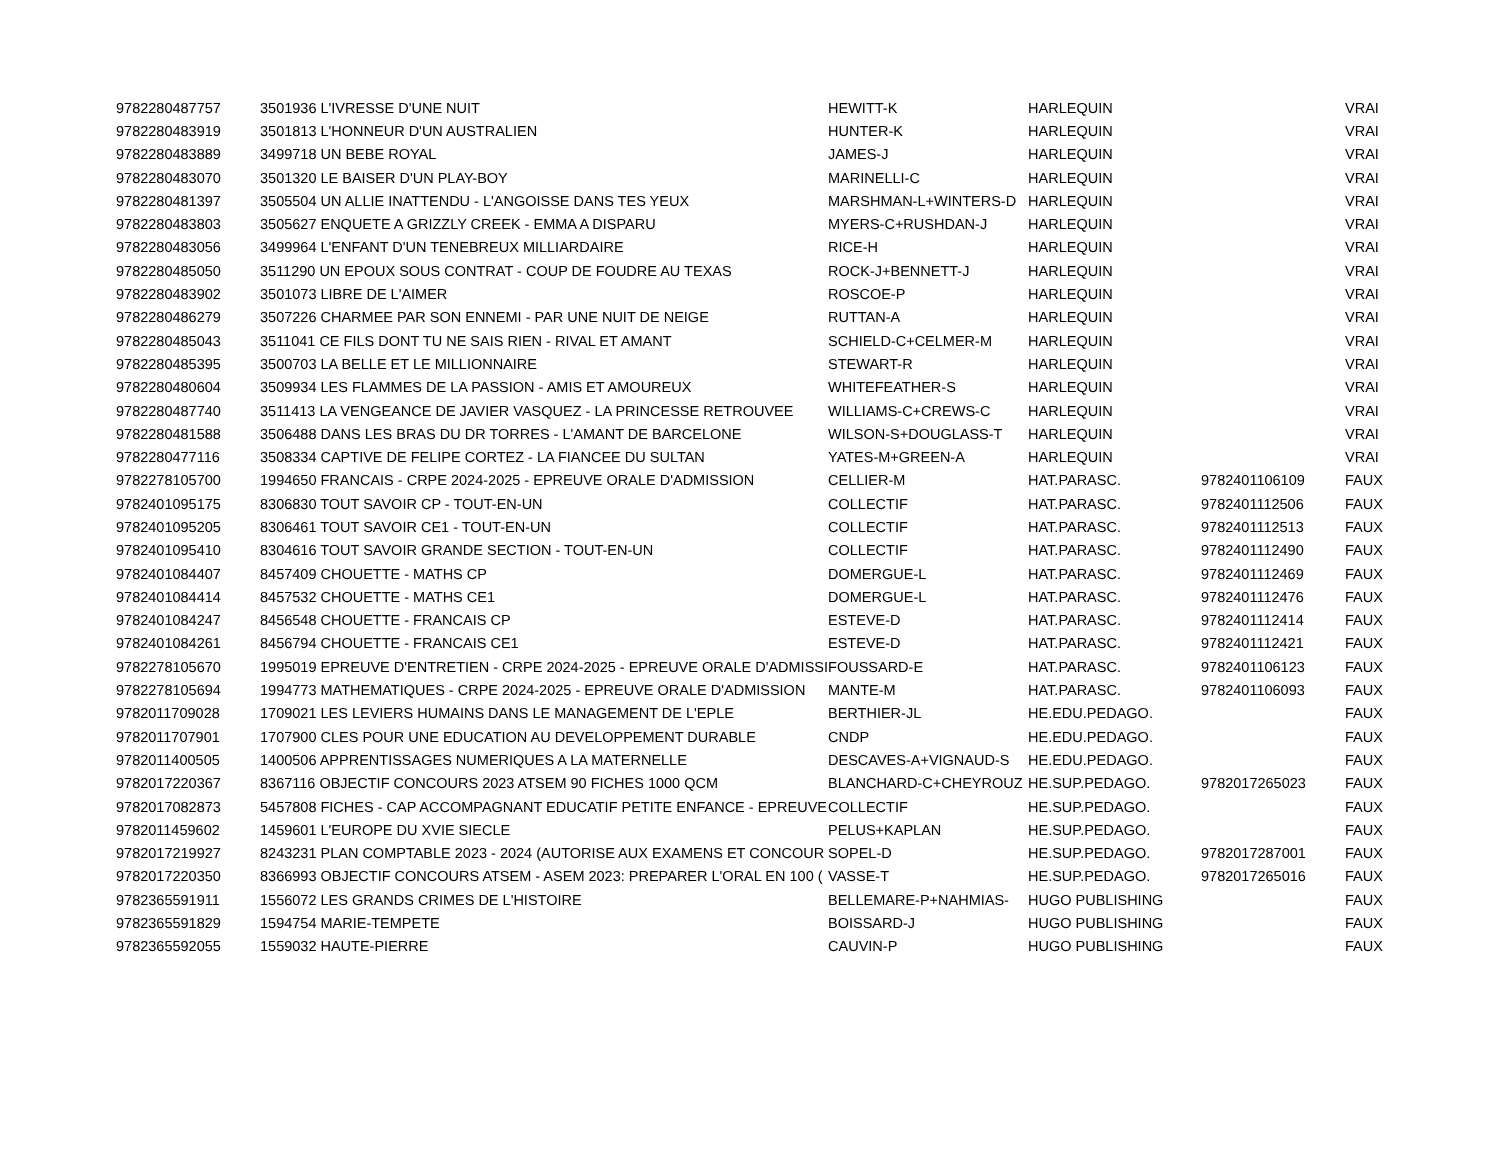| 9782280487757 | 3501936 L'IVRESSE D'UNE NUIT | | HEWITT-K | HARLEQUIN | | VRAI |
| 9782280483919 | 3501813 L'HONNEUR D'UN AUSTRALIEN | | HUNTER-K | HARLEQUIN | | VRAI |
| 9782280483889 | 3499718 UN BEBE ROYAL | | JAMES-J | HARLEQUIN | | VRAI |
| 9782280483070 | 3501320 LE BAISER D'UN PLAY-BOY | | MARINELLI-C | HARLEQUIN | | VRAI |
| 9782280481397 | 3505504 UN ALLIE INATTENDU - L'ANGOISSE DANS TES YEUX | | MARSHMAN-L+WINTERS-D | HARLEQUIN | | VRAI |
| 9782280483803 | 3505627 ENQUETE A GRIZZLY CREEK - EMMA A DISPARU | | MYERS-C+RUSHDAN-J | HARLEQUIN | | VRAI |
| 9782280483056 | 3499964 L'ENFANT D'UN TENEBREUX MILLIARDAIRE | | RICE-H | HARLEQUIN | | VRAI |
| 9782280485050 | 3511290 UN EPOUX SOUS CONTRAT - COUP DE FOUDRE AU TEXAS | | ROCK-J+BENNETT-J | HARLEQUIN | | VRAI |
| 9782280483902 | 3501073 LIBRE DE L'AIMER | | ROSCOE-P | HARLEQUIN | | VRAI |
| 9782280486279 | 3507226 CHARMEE PAR SON ENNEMI - PAR UNE NUIT DE NEIGE | | RUTTAN-A | HARLEQUIN | | VRAI |
| 9782280485043 | 3511041 CE FILS DONT TU NE SAIS RIEN - RIVAL ET AMANT | | SCHIELD-C+CELMER-M | HARLEQUIN | | VRAI |
| 9782280485395 | 3500703 LA BELLE ET LE MILLIONNAIRE | | STEWART-R | HARLEQUIN | | VRAI |
| 9782280480604 | 3509934 LES FLAMMES DE LA PASSION - AMIS ET AMOUREUX | | WHITEFEATHER-S | HARLEQUIN | | VRAI |
| 9782280487740 | 3511413 LA VENGEANCE DE JAVIER VASQUEZ - LA PRINCESSE RETROUVEE | | WILLIAMS-C+CREWS-C | HARLEQUIN | | VRAI |
| 9782280481588 | 3506488 DANS LES BRAS DU DR TORRES - L'AMANT DE BARCELONE | | WILSON-S+DOUGLASS-T | HARLEQUIN | | VRAI |
| 9782280477116 | 3508334 CAPTIVE DE FELIPE CORTEZ - LA FIANCEE DU SULTAN | | YATES-M+GREEN-A | HARLEQUIN | | VRAI |
| 9782278105700 | 1994650 FRANCAIS - CRPE 2024-2025 - EPREUVE ORALE D'ADMISSION | | CELLIER-M | HAT.PARASC. | 9782401106109 | FAUX |
| 9782401095175 | 8306830 TOUT SAVOIR CP - TOUT-EN-UN | | COLLECTIF | HAT.PARASC. | 9782401112506 | FAUX |
| 9782401095205 | 8306461 TOUT SAVOIR CE1 - TOUT-EN-UN | | COLLECTIF | HAT.PARASC. | 9782401112513 | FAUX |
| 9782401095410 | 8304616 TOUT SAVOIR GRANDE SECTION - TOUT-EN-UN | | COLLECTIF | HAT.PARASC. | 9782401112490 | FAUX |
| 9782401084407 | 8457409 CHOUETTE - MATHS CP | | DOMERGUE-L | HAT.PARASC. | 9782401112469 | FAUX |
| 9782401084414 | 8457532 CHOUETTE - MATHS CE1 | | DOMERGUE-L | HAT.PARASC. | 9782401112476 | FAUX |
| 9782401084247 | 8456548 CHOUETTE - FRANCAIS CP | | ESTEVE-D | HAT.PARASC. | 9782401112414 | FAUX |
| 9782401084261 | 8456794 CHOUETTE - FRANCAIS CE1 | | ESTEVE-D | HAT.PARASC. | 9782401112421 | FAUX |
| 9782278105670 | 1995019 EPREUVE D'ENTRETIEN - CRPE 2024-2025 - EPREUVE ORALE D'ADMISSI | | FOUSSARD-E | HAT.PARASC. | 9782401106123 | FAUX |
| 9782278105694 | 1994773 MATHEMATIQUES - CRPE 2024-2025 - EPREUVE ORALE D'ADMISSION | | MANTE-M | HAT.PARASC. | 9782401106093 | FAUX |
| 9782011709028 | 1709021 LES LEVIERS HUMAINS DANS LE MANAGEMENT DE L'EPLE | | BERTHIER-JL | HE.EDU.PEDAGO. | | FAUX |
| 9782011707901 | 1707900 CLES POUR UNE EDUCATION AU DEVELOPPEMENT DURABLE | | CNDP | HE.EDU.PEDAGO. | | FAUX |
| 9782011400505 | 1400506 APPRENTISSAGES NUMERIQUES A LA MATERNELLE | | DESCAVES-A+VIGNAUD-S | HE.EDU.PEDAGO. | | FAUX |
| 9782017220367 | 8367116 OBJECTIF CONCOURS 2023 ATSEM 90 FICHES 1000 QCM | | BLANCHARD-C+CHEYROUZ | HE.SUP.PEDAGO. | 9782017265023 | FAUX |
| 9782017082873 | 5457808 FICHES - CAP ACCOMPAGNANT EDUCATIF PETITE ENFANCE - EPREUVE | | COLLECTIF | HE.SUP.PEDAGO. | | FAUX |
| 9782011459602 | 1459601 L'EUROPE DU XVIE SIECLE | | PELUS+KAPLAN | HE.SUP.PEDAGO. | | FAUX |
| 9782017219927 | 8243231 PLAN COMPTABLE 2023 - 2024 (AUTORISE AUX EXAMENS ET CONCOUR | | SOPEL-D | HE.SUP.PEDAGO. | 9782017287001 | FAUX |
| 9782017220350 | 8366993 OBJECTIF CONCOURS ATSEM - ASEM 2023: PREPARER L'ORAL EN 100 ( | | VASSE-T | HE.SUP.PEDAGO. | 9782017265016 | FAUX |
| 9782365591911 | 1556072 LES GRANDS CRIMES DE L'HISTOIRE | | BELLEMARE-P+NAHMIAS- | HUGO PUBLISHING | | FAUX |
| 9782365591829 | 1594754 MARIE-TEMPETE | | BOISSARD-J | HUGO PUBLISHING | | FAUX |
| 9782365592055 | 1559032 HAUTE-PIERRE | | CAUVIN-P | HUGO PUBLISHING | | FAUX |